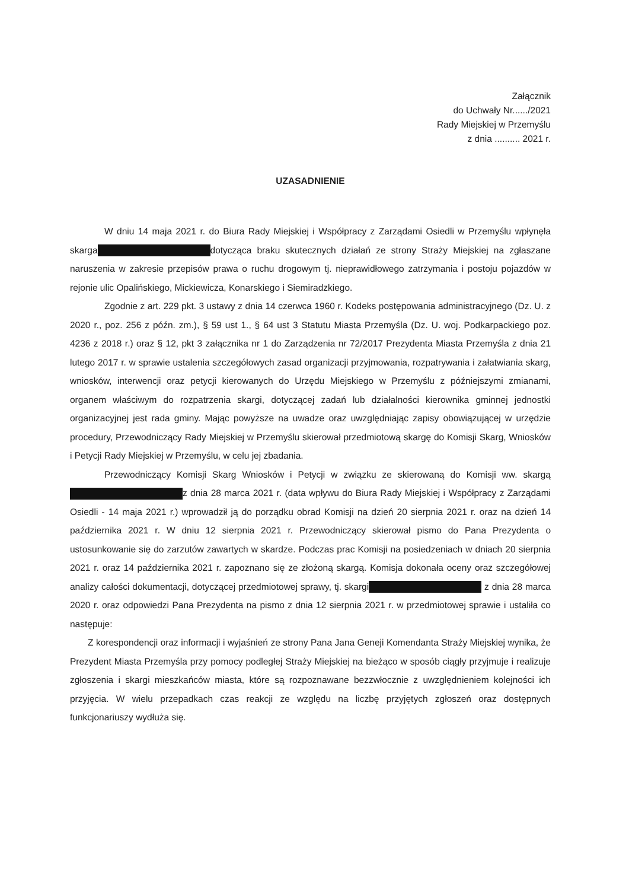Załącznik
do Uchwały Nr....../2021
Rady Miejskiej w Przemyślu
z dnia .......... 2021 r.
UZASADNIENIE
W dniu 14 maja 2021 r. do Biura Rady Miejskiej i Współpracy z Zarządami Osiedli w Przemyślu wpłynęła skarga dotycząca braku skutecznych działań ze strony Straży Miejskiej na zgłaszane naruszenia w zakresie przepisów prawa o ruchu drogowym tj. nieprawidłowego zatrzymania i postoju pojazdów w rejonie ulic Opalińskiego, Mickiewicza, Konarskiego i Siemiradzkiego.
Zgodnie z art. 229 pkt. 3 ustawy z dnia 14 czerwca 1960 r. Kodeks postępowania administracyjnego (Dz. U. z 2020 r., poz. 256 z późn. zm.), § 59 ust 1., § 64 ust 3 Statutu Miasta Przemyśla (Dz. U. woj. Podkarpackiego poz. 4236 z 2018 r.) oraz § 12, pkt 3 załącznika nr 1 do Zarządzenia nr 72/2017 Prezydenta Miasta Przemyśla z dnia 21 lutego 2017 r. w sprawie ustalenia szczegółowych zasad organizacji przyjmowania, rozpatrywania i załatwiania skarg, wniosków, interwencji oraz petycji kierowanych do Urzędu Miejskiego w Przemyślu z późniejszymi zmianami, organem właściwym do rozpatrzenia skargi, dotyczącej zadań lub działalności kierownika gminnej jednostki organizacyjnej jest rada gminy. Mając powyższe na uwadze oraz uwzględniając zapisy obowiązującej w urzędzie procedury, Przewodniczący Rady Miejskiej w Przemyślu skierował przedmiotową skargę do Komisji Skarg, Wniosków i Petycji Rady Miejskiej w Przemyślu, w celu jej zbadania.
Przewodniczący Komisji Skarg Wniosków i Petycji w związku ze skierowaną do Komisji ww. skargą z dnia 28 marca 2021 r. (data wpływu do Biura Rady Miejskiej i Współpracy z Zarządami Osiedli - 14 maja 2021 r.) wprowadził ją do porządku obrad Komisji na dzień 20 sierpnia 2021 r. oraz na dzień 14 października 2021 r. W dniu 12 sierpnia 2021 r. Przewodniczący skierował pismo do Pana Prezydenta o ustosunkowanie się do zarzutów zawartych w skardze. Podczas prac Komisji na posiedzeniach w dniach 20 sierpnia 2021 r. oraz 14 października 2021 r. zapoznano się ze złożoną skargą. Komisja dokonała oceny oraz szczegółowej analizy całości dokumentacji, dotyczącej przedmiotowej sprawy, tj. skargi z dnia 28 marca 2020 r. oraz odpowiedzi Pana Prezydenta na pismo z dnia 12 sierpnia 2021 r. w przedmiotowej sprawie i ustaliła co następuje:
Z korespondencji oraz informacji i wyjaśnień ze strony Pana Jana Geneji Komendanta Straży Miejskiej wynika, że Prezydent Miasta Przemyśla przy pomocy podległej Straży Miejskiej na bieżąco w sposób ciągły przyjmuje i realizuje zgłoszenia i skargi mieszkańców miasta, które są rozpoznawane bezzwłocznie z uwzględnieniem kolejności ich przyjęcia. W wielu przepadkach czas reakcji ze względu na liczbę przyjętych zgłoszeń oraz dostępnych funkcjonariuszy wydłuża się.